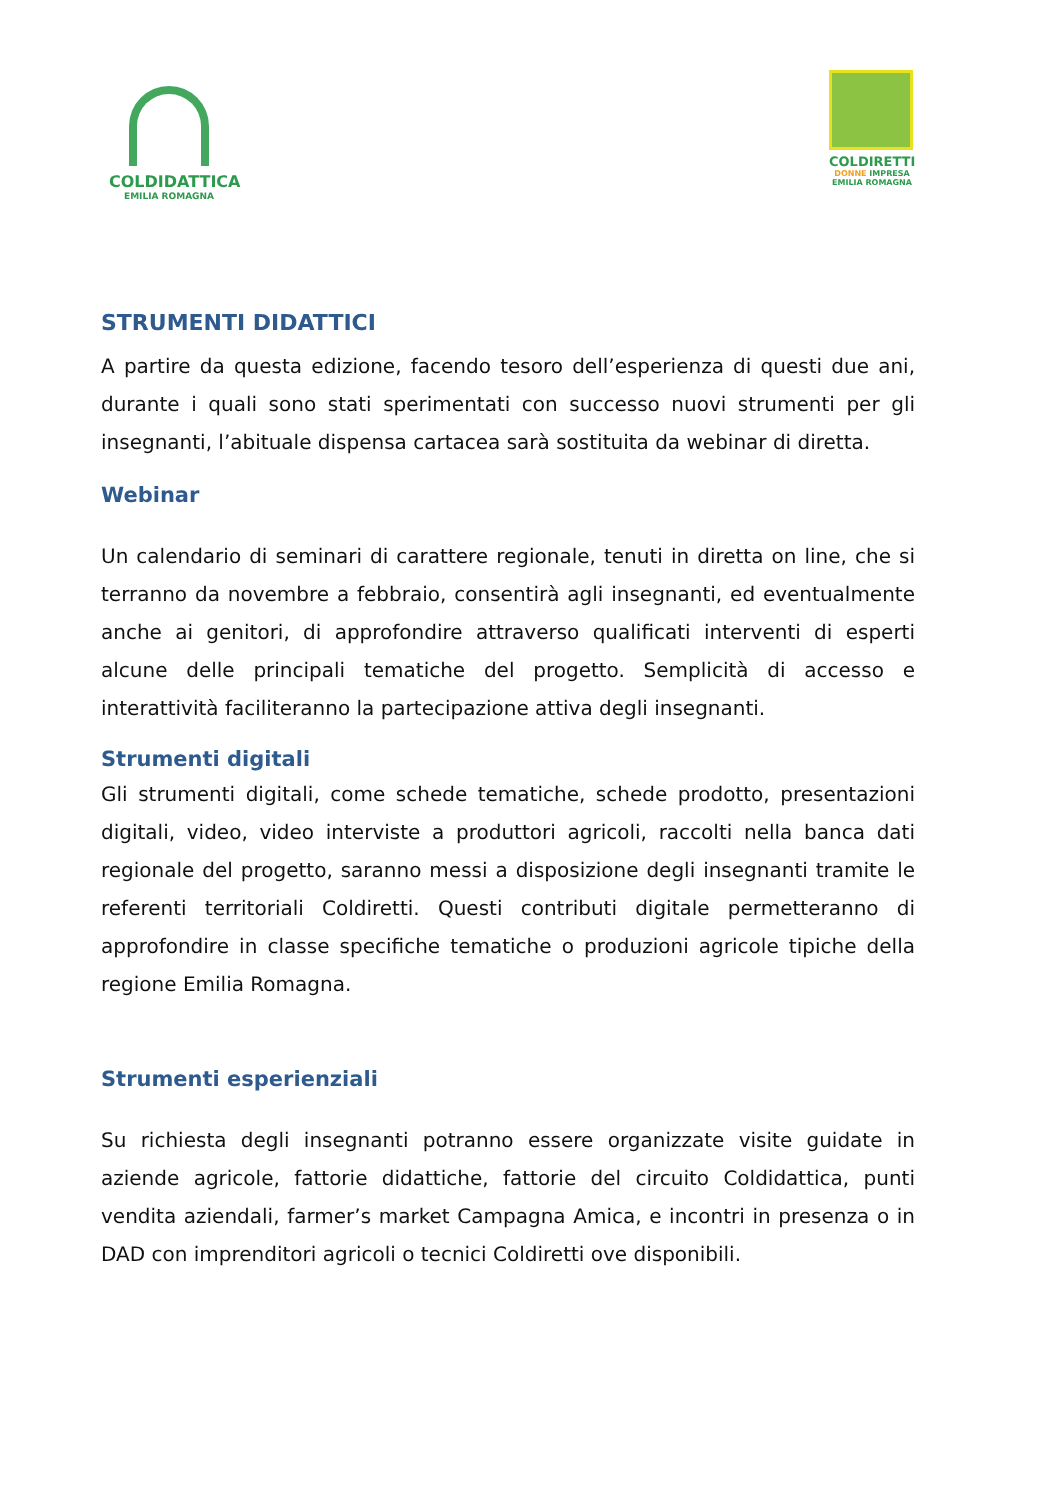COLDIDATTICA
EMILIA ROMAGNA
COLDIRETTI
DONNE IMPRESA
EMILIA ROMAGNA
STRUMENTI DIDATTICI
A partire da questa edizione, facendo tesoro dell’esperienza di questi due ani, durante i quali sono stati sperimentati con successo nuovi strumenti per gli insegnanti, l’abituale dispensa cartacea sarà sostituita da webinar di diretta.
Webinar
Un calendario di seminari di carattere regionale, tenuti in diretta on line, che si terranno da novembre a febbraio, consentirà agli insegnanti, ed eventualmente anche ai genitori, di approfondire attraverso qualificati interventi di esperti alcune delle principali tematiche del progetto. Semplicità di accesso e interattività faciliteranno la partecipazione attiva degli insegnanti.
Strumenti digitali
Gli strumenti digitali, come schede tematiche, schede prodotto, presentazioni digitali, video, video interviste a produttori agricoli, raccolti nella banca dati regionale del progetto, saranno messi a disposizione degli insegnanti tramite le referenti territoriali Coldiretti. Questi contributi digitale permetteranno di approfondire in classe specifiche tematiche o produzioni agricole tipiche della regione Emilia Romagna.
Strumenti esperienziali
Su richiesta degli insegnanti potranno essere organizzate visite guidate in aziende agricole, fattorie didattiche, fattorie del circuito Coldidattica, punti vendita aziendali, farmer’s market Campagna Amica, e incontri in presenza o in DAD con imprenditori agricoli o tecnici Coldiretti ove disponibili.